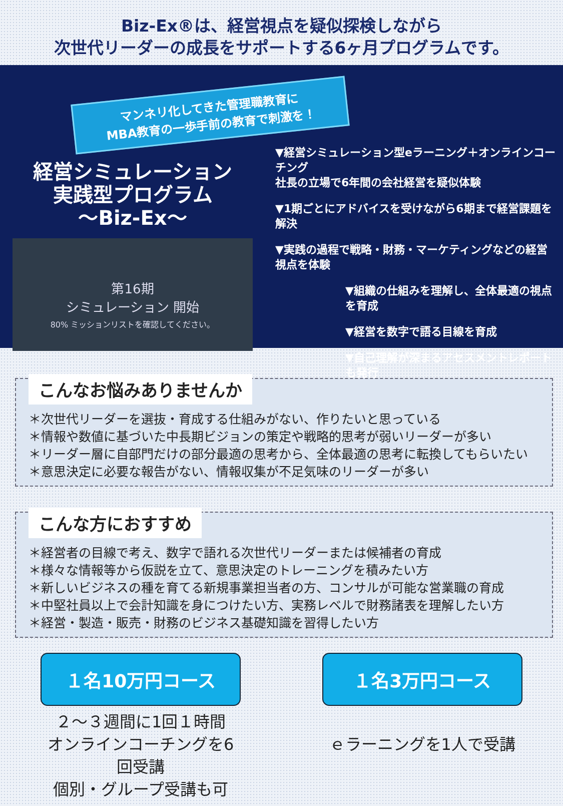Biz-Ex®は、経営視点を疑似探検しながら
次世代リーダーの成長をサポートする6ヶ月プログラムです。
マンネリ化してきた管理職教育に
MBA教育の一歩手前の教育で刺激を！
経営シミュレーション
実践型プログラム
〜Biz-Ex〜
第16期
シミュレーション 開始
80% ミッションリストを確認してください。
▼経営シミュレーション型eラーニング＋オンラインコーチング
社長の立場で6年間の会社経営を疑似体験
▼1期ごとにアドバイスを受けながら6期まで経営課題を解決
▼実践の過程で戦略・財務・マーケティングなどの経営視点を体験
▼組織の仕組みを理解し、全体最適の視点を育成
▼経営を数字で語る目線を育成
▼自己理解が深まるアセスメントレポートも発行
こんなお悩みありませんか
＊次世代リーダーを選抜・育成する仕組みがない、作りたいと思っている
＊情報や数値に基づいた中長期ビジョンの策定や戦略的思考が弱いリーダーが多い
＊リーダー層に自部門だけの部分最適の思考から、全体最適の思考に転換してもらいたい
＊意思決定に必要な報告がない、情報収集が不足気味のリーダーが多い
こんな方におすすめ
＊経営者の目線で考え、数字で語れる次世代リーダーまたは候補者の育成
＊様々な情報等から仮説を立て、意思決定のトレーニングを積みたい方
＊新しいビジネスの種を育てる新規事業担当者の方、コンサルが可能な営業職の育成
＊中堅社員以上で会計知識を身につけたい方、実務レベルで財務諸表を理解したい方
＊経営・製造・販売・財務のビジネス基礎知識を習得したい方
１名10万円コース
２～３週間に1回１時間
オンラインコーチングを6回受講
個別・グループ受講も可
１名3万円コース
ｅラーニングを1人で受講